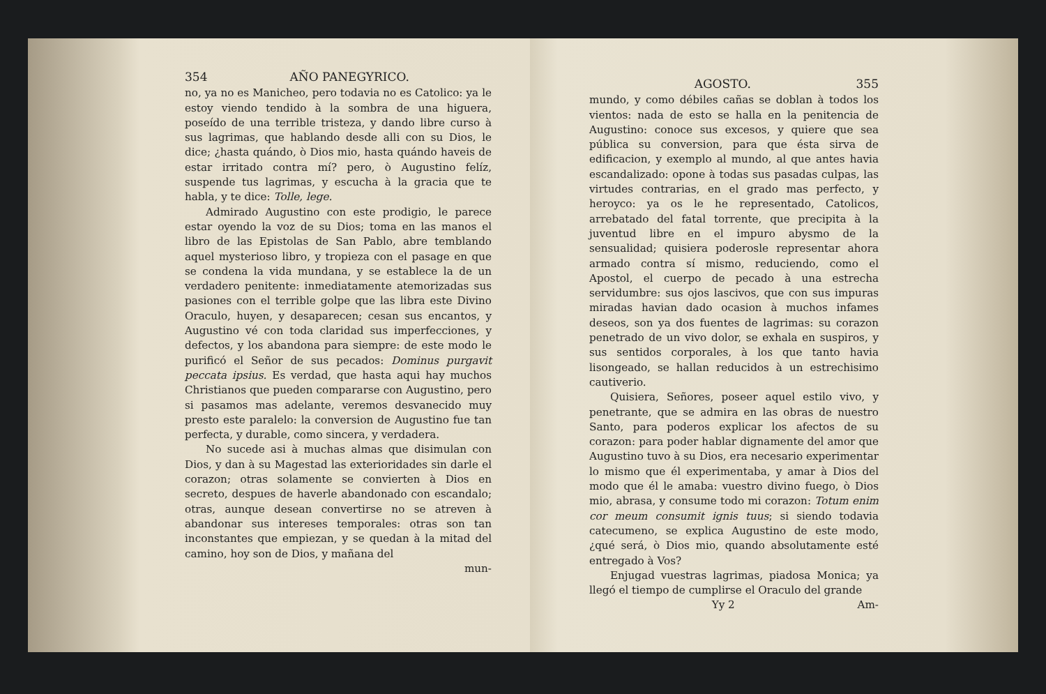354 AÑO PANEGYRICO.
no, ya no es Manicheo, pero todavia no es Catolico: ya le estoy viendo tendido à la sombra de una higuera, poseído de una terrible tristeza, y dando libre curso à sus lagrimas, que hablando desde alli con su Dios, le dice; ¿hasta quándo, ò Dios mio, hasta quándo haveis de estar irritado contra mí? pero, ò Augustino felíz, suspende tus lagrimas, y escucha à la gracia que te habla, y te dice: Tolle, lege.
Admirado Augustino con este prodigio, le parece estar oyendo la voz de su Dios; toma en las manos el libro de las Epistolas de San Pablo, abre temblando aquel mysterioso libro, y tropieza con el pasage en que se condena la vida mundana, y se establece la de un verdadero penitente: inmediatamente atemorizadas sus pasiones con el terrible golpe que las libra este Divino Oraculo, huyen, y desaparecen; cesan sus encantos, y Augustino vé con toda claridad sus imperfecciones, y defectos, y los abandona para siempre: de este modo le purificó el Señor de sus pecados: Dominus purgavit peccata ipsius. Es verdad, que hasta aqui hay muchos Christianos que pueden compararse con Augustino, pero si pasamos mas adelante, veremos desvanecido muy presto este paralelo: la conversion de Augustino fue tan perfecta, y durable, como sincera, y verdadera.
No sucede asi à muchas almas que disimulan con Dios, y dan à su Magestad las exterioridades sin darle el corazon; otras solamente se convierten à Dios en secreto, despues de haverle abandonado con escandalo; otras, aunque desean convertirse no se atreven à abandonar sus intereses temporales: otras son tan inconstantes que empiezan, y se quedan à la mitad del camino, hoy son de Dios, y mañana del
mun-
AGOSTO. 355
mundo, y como débiles cañas se doblan à todos los vientos: nada de esto se halla en la penitencia de Augustino: conoce sus excesos, y quiere que sea pública su conversion, para que ésta sirva de edificacion, y exemplo al mundo, al que antes havia escandalizado: opone à todas sus pasadas culpas, las virtudes contrarias, en el grado mas perfecto, y heroyco: ya os le he representado, Catolicos, arrebatado del fatal torrente, que precipita à la juventud libre en el impuro abysmo de la sensualidad; quisiera poderosle representar ahora armado contra sí mismo, reduciendo, como el Apostol, el cuerpo de pecado à una estrecha servidumbre: sus ojos lascivos, que con sus impuras miradas havian dado ocasion à muchos infames deseos, son ya dos fuentes de lagrimas: su corazon penetrado de un vivo dolor, se exhala en suspiros, y sus sentidos corporales, à los que tanto havia lisongeado, se hallan reducidos à un estrechisimo cautiverio.
Quisiera, Señores, poseer aquel estilo vivo, y penetrante, que se admira en las obras de nuestro Santo, para poderos explicar los afectos de su corazon: para poder hablar dignamente del amor que Augustino tuvo à su Dios, era necesario experimentar lo mismo que él experimentaba, y amar à Dios del modo que él le amaba: vuestro divino fuego, ò Dios mio, abrasa, y consume todo mi corazon: Totum enim cor meum consumit ignis tuus; si siendo todavia catecumeno, se explica Augustino de este modo, ¿qué será, ò Dios mio, quando absolutamente esté entregado à Vos?
Enjugad vuestras lagrimas, piadosa Monica; ya llegó el tiempo de cumplirse el Oraculo del grande
Yy 2 Am-